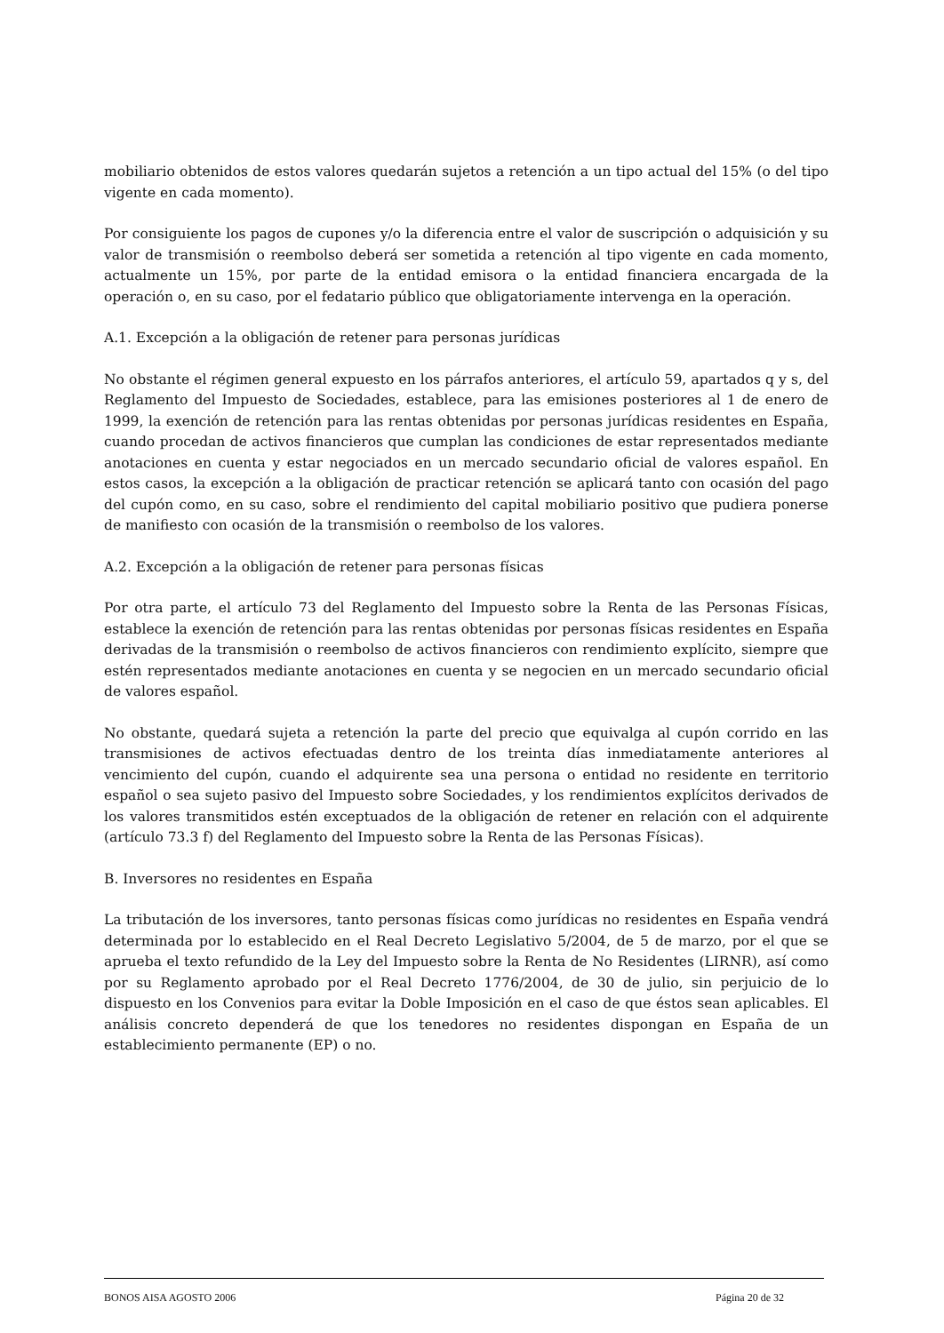mobiliario obtenidos de estos valores quedarán sujetos a retención a un tipo actual del 15% (o del tipo vigente en cada momento).
Por consiguiente los pagos de cupones y/o la diferencia entre el valor de suscripción o adquisición y su valor de transmisión o reembolso deberá ser sometida a retención al tipo vigente en cada momento, actualmente un 15%, por parte de la entidad emisora o la entidad financiera encargada de la operación o, en su caso, por el fedatario público que obligatoriamente intervenga en la operación.
A.1. Excepción a la obligación de retener para personas jurídicas
No obstante el régimen general expuesto en los párrafos anteriores, el artículo 59, apartados q y s, del Reglamento del Impuesto de Sociedades, establece, para las emisiones posteriores al 1 de enero de 1999, la exención de retención para las rentas obtenidas por personas jurídicas residentes en España, cuando procedan de activos financieros que cumplan las condiciones de estar representados mediante anotaciones en cuenta y estar negociados en un mercado secundario oficial de valores español. En estos casos, la excepción a la obligación de practicar retención se aplicará tanto con ocasión del pago del cupón como, en su caso, sobre el rendimiento del capital mobiliario positivo que pudiera ponerse de manifiesto con ocasión de la transmisión o reembolso de los valores.
A.2. Excepción a la obligación de retener para personas físicas
Por otra parte, el artículo 73 del Reglamento del Impuesto sobre la Renta de las Personas Físicas, establece la exención de retención para las rentas obtenidas por personas físicas residentes en España derivadas de la transmisión o reembolso de activos financieros con rendimiento explícito, siempre que estén representados mediante anotaciones en cuenta y se negocien en un mercado secundario oficial de valores español.
No obstante, quedará sujeta a retención la parte del precio que equivalga al cupón corrido en las transmisiones de activos efectuadas dentro de los treinta días inmediatamente anteriores al vencimiento del cupón, cuando el adquirente sea una persona o entidad no residente en territorio español o sea sujeto pasivo del Impuesto sobre Sociedades, y los rendimientos explícitos derivados de los valores transmitidos estén exceptuados de la obligación de retener en relación con el adquirente (artículo 73.3 f) del Reglamento del Impuesto sobre la Renta de las Personas Físicas).
B. Inversores no residentes en España
La tributación de los inversores, tanto personas físicas como jurídicas no residentes en España vendrá determinada por lo establecido en el Real Decreto Legislativo 5/2004, de 5 de marzo, por el que se aprueba el texto refundido de la Ley del Impuesto sobre la Renta de No Residentes (LIRNR), así como por su Reglamento aprobado por el Real Decreto 1776/2004, de 30 de julio, sin perjuicio de lo dispuesto en los Convenios para evitar la Doble Imposición en el caso de que éstos sean aplicables. El análisis concreto dependerá de que los tenedores no residentes dispongan en España de un establecimiento permanente (EP) o no.
BONOS AISA AGOSTO 2006 Página 20 de 32